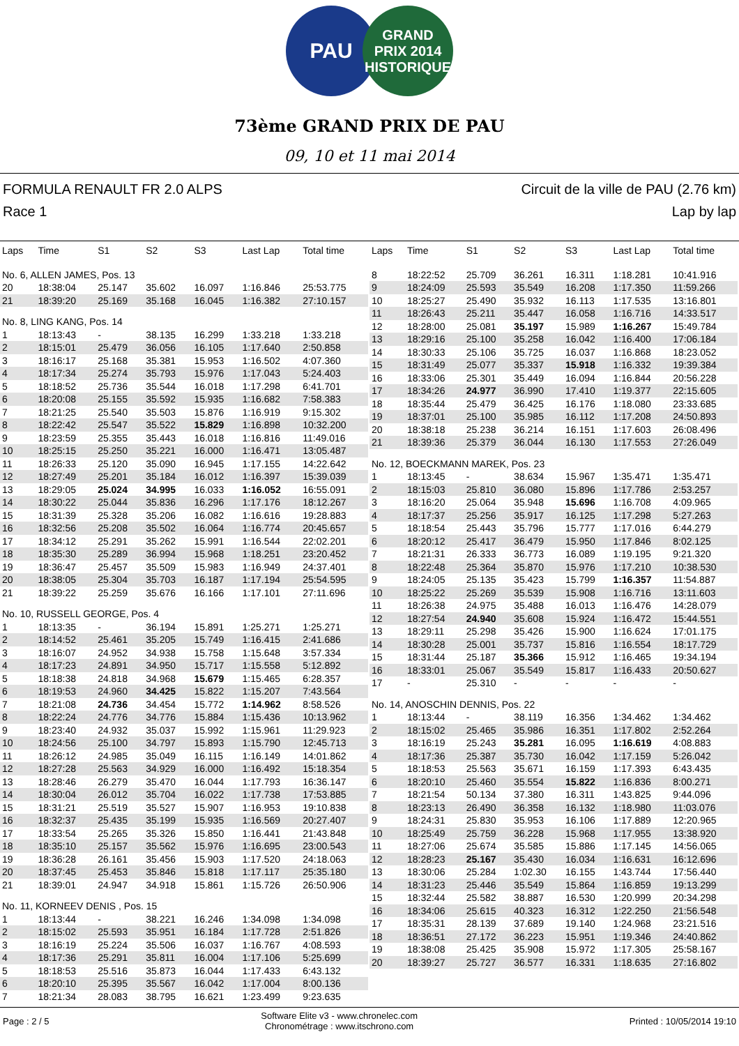PAU
GRAND
PRIX 2014
HISTORIQUE
73ème GRAND PRIX DE PAU
09, 10 et 11 mai 2014
FORMULA RENAULT FR 2.0 ALPS
Race 1
Circuit de la ville de PAU (2.76 km)
Lap by lap
| Laps | Time | S1 | S2 | S3 | Last Lap | Total time |
| --- | --- | --- | --- | --- | --- | --- |
| No. 6, ALLEN JAMES, Pos. 13 | | | | | | |
| 20 | 18:38:04 | 25.147 | 35.602 | 16.097 | 1:16.846 | 25:53.775 |
| 21 | 18:39:20 | 25.169 | 35.168 | 16.045 | 1:16.382 | 27:10.157 |
| No. 8, LING KANG, Pos. 14 | | | | | | |
| 1 | 18:13:43 | - | 38.135 | 16.299 | 1:33.218 | 1:33.218 |
| 2 | 18:15:01 | 25.479 | 36.056 | 16.105 | 1:17.640 | 2:50.858 |
| 3 | 18:16:17 | 25.168 | 35.381 | 15.953 | 1:16.502 | 4:07.360 |
| 4 | 18:17:34 | 25.274 | 35.793 | 15.976 | 1:17.043 | 5:24.403 |
| 5 | 18:18:52 | 25.736 | 35.544 | 16.018 | 1:17.298 | 6:41.701 |
| 6 | 18:20:08 | 25.155 | 35.592 | 15.935 | 1:16.682 | 7:58.383 |
| 7 | 18:21:25 | 25.540 | 35.503 | 15.876 | 1:16.919 | 9:15.302 |
| 8 | 18:22:42 | 25.547 | 35.522 | 15.829 | 1:16.898 | 10:32.200 |
| 9 | 18:23:59 | 25.355 | 35.443 | 16.018 | 1:16.816 | 11:49.016 |
| 10 | 18:25:15 | 25.250 | 35.221 | 16.000 | 1:16.471 | 13:05.487 |
| 11 | 18:26:33 | 25.120 | 35.090 | 16.945 | 1:17.155 | 14:22.642 |
| 12 | 18:27:49 | 25.201 | 35.184 | 16.012 | 1:16.397 | 15:39.039 |
| 13 | 18:29:05 | 25.024 | 34.995 | 16.033 | 1:16.052 | 16:55.091 |
| 14 | 18:30:22 | 25.044 | 35.836 | 16.296 | 1:17.176 | 18:12.267 |
| 15 | 18:31:39 | 25.328 | 35.206 | 16.082 | 1:16.616 | 19:28.883 |
| 16 | 18:32:56 | 25.208 | 35.502 | 16.064 | 1:16.774 | 20:45.657 |
| 17 | 18:34:12 | 25.291 | 35.262 | 15.991 | 1:16.544 | 22:02.201 |
| 18 | 18:35:30 | 25.289 | 36.994 | 15.968 | 1:18.251 | 23:20.452 |
| 19 | 18:36:47 | 25.457 | 35.509 | 15.983 | 1:16.949 | 24:37.401 |
| 20 | 18:38:05 | 25.304 | 35.703 | 16.187 | 1:17.194 | 25:54.595 |
| 21 | 18:39:22 | 25.259 | 35.676 | 16.166 | 1:17.101 | 27:11.696 |
| No. 10, RUSSELL GEORGE, Pos. 4 | | | | | | |
| 1 | 18:13:35 | - | 36.194 | 15.891 | 1:25.271 | 1:25.271 |
| 2 | 18:14:52 | 25.461 | 35.205 | 15.749 | 1:16.415 | 2:41.686 |
| 3 | 18:16:07 | 24.952 | 34.938 | 15.758 | 1:15.648 | 3:57.334 |
| 4 | 18:17:23 | 24.891 | 34.950 | 15.717 | 1:15.558 | 5:12.892 |
| 5 | 18:18:38 | 24.818 | 34.968 | 15.679 | 1:15.465 | 6:28.357 |
| 6 | 18:19:53 | 24.960 | 34.425 | 15.822 | 1:15.207 | 7:43.564 |
| 7 | 18:21:08 | 24.736 | 34.454 | 15.772 | 1:14.962 | 8:58.526 |
| 8 | 18:22:24 | 24.776 | 34.776 | 15.884 | 1:15.436 | 10:13.962 |
| 9 | 18:23:40 | 24.932 | 35.037 | 15.992 | 1:15.961 | 11:29.923 |
| 10 | 18:24:56 | 25.100 | 34.797 | 15.893 | 1:15.790 | 12:45.713 |
| 11 | 18:26:12 | 24.985 | 35.049 | 16.115 | 1:16.149 | 14:01.862 |
| 12 | 18:27:28 | 25.563 | 34.929 | 16.000 | 1:16.492 | 15:18.354 |
| 13 | 18:28:46 | 26.279 | 35.470 | 16.044 | 1:17.793 | 16:36.147 |
| 14 | 18:30:04 | 26.012 | 35.704 | 16.022 | 1:17.738 | 17:53.885 |
| 15 | 18:31:21 | 25.519 | 35.527 | 15.907 | 1:16.953 | 19:10.838 |
| 16 | 18:32:37 | 25.435 | 35.199 | 15.935 | 1:16.569 | 20:27.407 |
| 17 | 18:33:54 | 25.265 | 35.326 | 15.850 | 1:16.441 | 21:43.848 |
| 18 | 18:35:10 | 25.157 | 35.562 | 15.976 | 1:16.695 | 23:00.543 |
| 19 | 18:36:28 | 26.161 | 35.456 | 15.903 | 1:17.520 | 24:18.063 |
| 20 | 18:37:45 | 25.453 | 35.846 | 15.818 | 1:17.117 | 25:35.180 |
| 21 | 18:39:01 | 24.947 | 34.918 | 15.861 | 1:15.726 | 26:50.906 |
| No. 11, KORNEEV DENIS , Pos. 15 | | | | | | |
| 1 | 18:13:44 | - | 38.221 | 16.246 | 1:34.098 | 1:34.098 |
| 2 | 18:15:02 | 25.593 | 35.951 | 16.184 | 1:17.728 | 2:51.826 |
| 3 | 18:16:19 | 25.224 | 35.506 | 16.037 | 1:16.767 | 4:08.593 |
| 4 | 18:17:36 | 25.291 | 35.811 | 16.004 | 1:17.106 | 5:25.699 |
| 5 | 18:18:53 | 25.516 | 35.873 | 16.044 | 1:17.433 | 6:43.132 |
| 6 | 18:20:10 | 25.395 | 35.567 | 16.042 | 1:17.004 | 8:00.136 |
| 7 | 18:21:34 | 28.083 | 38.795 | 16.621 | 1:23.499 | 9:23.635 |
| Laps | Time | S1 | S2 | S3 | Last Lap | Total time |
| --- | --- | --- | --- | --- | --- | --- |
| 8 | 18:22:52 | 25.709 | 36.261 | 16.311 | 1:18.281 | 10:41.916 |
| 9 | 18:24:09 | 25.593 | 35.549 | 16.208 | 1:17.350 | 11:59.266 |
| 10 | 18:25:27 | 25.490 | 35.932 | 16.113 | 1:17.535 | 13:16.801 |
| 11 | 18:26:43 | 25.211 | 35.447 | 16.058 | 1:16.716 | 14:33.517 |
| 12 | 18:28:00 | 25.081 | 35.197 | 15.989 | 1:16.267 | 15:49.784 |
| 13 | 18:29:16 | 25.100 | 35.258 | 16.042 | 1:16.400 | 17:06.184 |
| 14 | 18:30:33 | 25.106 | 35.725 | 16.037 | 1:16.868 | 18:23.052 |
| 15 | 18:31:49 | 25.077 | 35.337 | 15.918 | 1:16.332 | 19:39.384 |
| 16 | 18:33:06 | 25.301 | 35.449 | 16.094 | 1:16.844 | 20:56.228 |
| 17 | 18:34:26 | 24.977 | 36.990 | 17.410 | 1:19.377 | 22:15.605 |
| 18 | 18:35:44 | 25.479 | 36.425 | 16.176 | 1:18.080 | 23:33.685 |
| 19 | 18:37:01 | 25.100 | 35.985 | 16.112 | 1:17.208 | 24:50.893 |
| 20 | 18:38:18 | 25.238 | 36.214 | 16.151 | 1:17.603 | 26:08.496 |
| 21 | 18:39:36 | 25.379 | 36.044 | 16.130 | 1:17.553 | 27:26.049 |
| No. 12, BOECKMANN MAREK, Pos. 23 | | | | | | |
| 1 | 18:13:45 | - | 38.634 | 15.967 | 1:35.471 | 1:35.471 |
| 2 | 18:15:03 | 25.810 | 36.080 | 15.896 | 1:17.786 | 2:53.257 |
| 3 | 18:16:20 | 25.064 | 35.948 | 15.696 | 1:16.708 | 4:09.965 |
| 4 | 18:17:37 | 25.256 | 35.917 | 16.125 | 1:17.298 | 5:27.263 |
| 5 | 18:18:54 | 25.443 | 35.796 | 15.777 | 1:17.016 | 6:44.279 |
| 6 | 18:20:12 | 25.417 | 36.479 | 15.950 | 1:17.846 | 8:02.125 |
| 7 | 18:21:31 | 26.333 | 36.773 | 16.089 | 1:19.195 | 9:21.320 |
| 8 | 18:22:48 | 25.364 | 35.870 | 15.976 | 1:17.210 | 10:38.530 |
| 9 | 18:24:05 | 25.135 | 35.423 | 15.799 | 1:16.357 | 11:54.887 |
| 10 | 18:25:22 | 25.269 | 35.539 | 15.908 | 1:16.716 | 13:11.603 |
| 11 | 18:26:38 | 24.975 | 35.488 | 16.013 | 1:16.476 | 14:28.079 |
| 12 | 18:27:54 | 24.940 | 35.608 | 15.924 | 1:16.472 | 15:44.551 |
| 13 | 18:29:11 | 25.298 | 35.426 | 15.900 | 1:16.624 | 17:01.175 |
| 14 | 18:30:28 | 25.001 | 35.737 | 15.816 | 1:16.554 | 18:17.729 |
| 15 | 18:31:44 | 25.187 | 35.366 | 15.912 | 1:16.465 | 19:34.194 |
| 16 | 18:33:01 | 25.067 | 35.549 | 15.817 | 1:16.433 | 20:50.627 |
| 17 | - | 25.310 | - | - | - | - |
| No. 14, ANOSCHIN DENNIS, Pos. 22 | | | | | | |
| 1 | 18:13:44 | - | 38.119 | 16.356 | 1:34.462 | 1:34.462 |
| 2 | 18:15:02 | 25.465 | 35.986 | 16.351 | 1:17.802 | 2:52.264 |
| 3 | 18:16:19 | 25.243 | 35.281 | 16.095 | 1:16.619 | 4:08.883 |
| 4 | 18:17:36 | 25.387 | 35.730 | 16.042 | 1:17.159 | 5:26.042 |
| 5 | 18:18:53 | 25.563 | 35.671 | 16.159 | 1:17.393 | 6:43.435 |
| 6 | 18:20:10 | 25.460 | 35.554 | 15.822 | 1:16.836 | 8:00.271 |
| 7 | 18:21:54 | 50.134 | 37.380 | 16.311 | 1:43.825 | 9:44.096 |
| 8 | 18:23:13 | 26.490 | 36.358 | 16.132 | 1:18.980 | 11:03.076 |
| 9 | 18:24:31 | 25.830 | 35.953 | 16.106 | 1:17.889 | 12:20.965 |
| 10 | 18:25:49 | 25.759 | 36.228 | 15.968 | 1:17.955 | 13:38.920 |
| 11 | 18:27:06 | 25.674 | 35.585 | 15.886 | 1:17.145 | 14:56.065 |
| 12 | 18:28:23 | 25.167 | 35.430 | 16.034 | 1:16.631 | 16:12.696 |
| 13 | 18:30:06 | 25.284 | 1:02.30 | 16.155 | 1:43.744 | 17:56.440 |
| 14 | 18:31:23 | 25.446 | 35.549 | 15.864 | 1:16.859 | 19:13.299 |
| 15 | 18:32:44 | 25.582 | 38.887 | 16.530 | 1:20.999 | 20:34.298 |
| 16 | 18:34:06 | 25.615 | 40.323 | 16.312 | 1:22.250 | 21:56.548 |
| 17 | 18:35:31 | 28.139 | 37.689 | 19.140 | 1:24.968 | 23:21.516 |
| 18 | 18:36:51 | 27.172 | 36.223 | 15.951 | 1:19.346 | 24:40.862 |
| 19 | 18:38:08 | 25.425 | 35.908 | 15.972 | 1:17.305 | 25:58.167 |
| 20 | 18:39:27 | 25.727 | 36.577 | 16.331 | 1:18.635 | 27:16.802 |
Page : 2 / 5
Software Elite v3 - www.chronelec.com
Chronométrage : www.itschrono.com
Printed : 10/05/2014 19:10